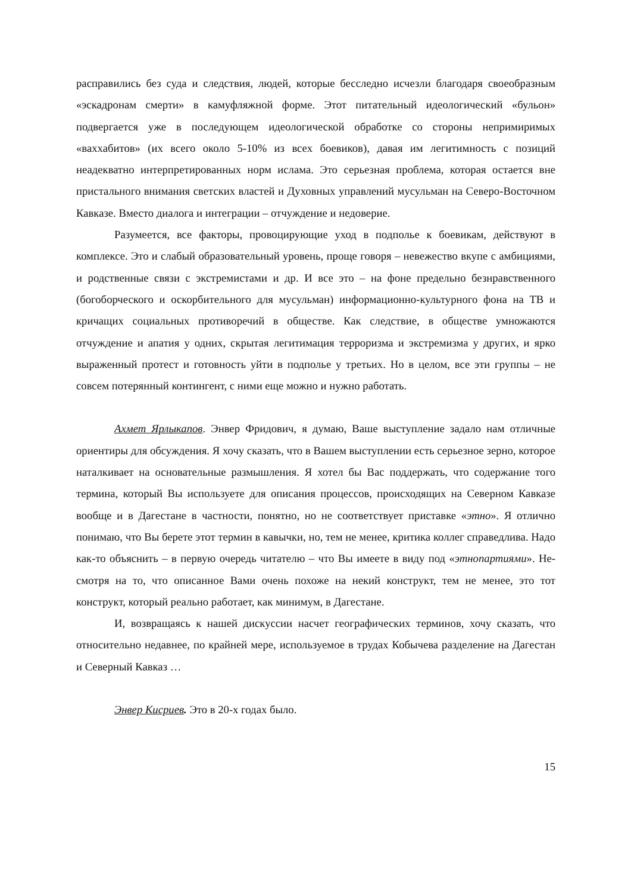расправились без суда и следствия, людей, которые бесследно исчезли благодаря свое­образным «эскадронам смерти» в камуфляжной форме. Этот питательный идеологиче­ский «бульон» подвергается уже в последующем идеологической обработке со сторо­ны непримиримых «ваххабитов» (их всего около 5-10% из всех боевиков), давая им ле­гитимность с позиций неадекватно интерпретированных норм ислама. Это серьезная проблема, которая остается вне пристального внимания светских властей и Духовных управлений мусульман на Северо-Восточном Кавказе. Вместо диалога и интеграции – отчуждение и недоверие.
Разумеется, все факторы, провоцирующие уход в подполье к боевикам, действу­ют в комплексе. Это и слабый образовательный уровень, проще говоря – невежество вкупе с амбициями, и родственные связи с экстремистами и др. И все это – на фоне предельно безнравственного (богоборческого и оскорбительного для мусульман) ин­формационно-культурного фона на ТВ и кричащих социальных противоречий в обще­стве. Как следствие, в обществе умножаются отчуждение и апатия у одних, скрытая ле­гитимация терроризма и экстремизма у других, и ярко выраженный протест и готов­ность уйти в подполье у третьих. Но в целом, все эти группы – не совсем потерянный контингент, с ними еще можно и нужно работать.
Ахмет Ярлыкапов. Энвер Фридович, я думаю, Ваше выступление задало нам от­личные ориентиры для обсуждения. Я хочу сказать, что в Вашем выступлении есть се­рьезное зерно, которое наталкивает на основательные размышления. Я хотел бы Вас поддержать, что содержание того термина, который Вы используете для описания про­цессов, происходящих на Северном Кавказе вообще и в Дагестане в частности, понят­но, но не соответствует приставке «этно». Я отлично понимаю, что Вы берете этот термин в кавычки, но, тем не менее, критика коллег справедлива. Надо как-то объяс­нить – в первую очередь читателю – что Вы имеете в виду под «этнопартиями». Не­смотря на то, что описанное Вами очень похоже на некий конструкт, тем не менее, это тот конструкт, который реально работает, как минимум, в Дагестане.
И, возвращаясь к нашей дискуссии насчет географических терминов, хочу ска­зать, что относительно недавнее, по крайней мере, используемое в трудах Кобычева разделение на Дагестан и Северный Кавказ …
Энвер Кисриев. Это в 20-х годах было.
15